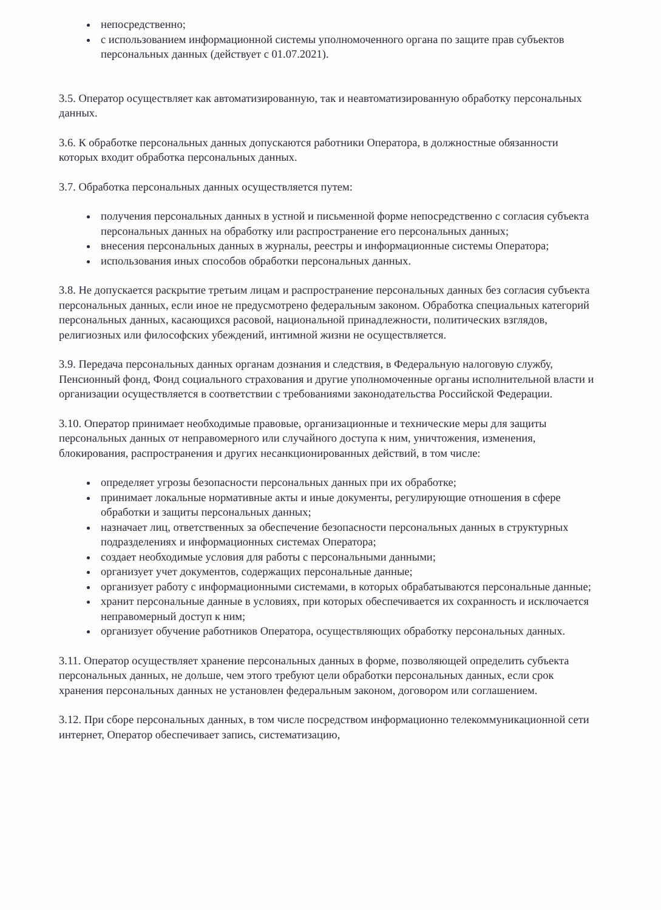непосредственно;
с использованием информационной системы уполномоченного органа по защите прав субъектов персональных данных (действует с 01.07.2021).
3.5. Оператор осуществляет как автоматизированную, так и неавтоматизированную обработку персональных данных.
3.6. К обработке персональных данных допускаются работники Оператора, в должностные обязанности которых входит обработка персональных данных.
3.7. Обработка персональных данных осуществляется путем:
получения персональных данных в устной и письменной форме непосредственно с согласия субъекта персональных данных на обработку или распространение его персональных данных;
внесения персональных данных в журналы, реестры и информационные системы Оператора;
использования иных способов обработки персональных данных.
3.8. Не допускается раскрытие третьим лицам и распространение персональных данных без согласия субъекта персональных данных, если иное не предусмотрено федеральным законом. Обработка специальных категорий персональных данных, касающихся расовой, национальной принадлежности, политических взглядов, религиозных или философских убеждений, интимной жизни не осуществляется.
3.9. Передача персональных данных органам дознания и следствия, в Федеральную налоговую службу, Пенсионный фонд, Фонд социального страхования и другие уполномоченные органы исполнительной власти и организации осуществляется в соответствии с требованиями законодательства Российской Федерации.
3.10. Оператор принимает необходимые правовые, организационные и технические меры для защиты персональных данных от неправомерного или случайного доступа к ним, уничтожения, изменения, блокирования, распространения и других несанкционированных действий, в том числе:
определяет угрозы безопасности персональных данных при их обработке;
принимает локальные нормативные акты и иные документы, регулирующие отношения в сфере обработки и защиты персональных данных;
назначает лиц, ответственных за обеспечение безопасности персональных данных в структурных подразделениях и информационных системах Оператора;
создает необходимые условия для работы с персональными данными;
организует учет документов, содержащих персональные данные;
организует работу с информационными системами, в которых обрабатываются персональные данные;
хранит персональные данные в условиях, при которых обеспечивается их сохранность и исключается неправомерный доступ к ним;
организует обучение работников Оператора, осуществляющих обработку персональных данных.
3.11. Оператор осуществляет хранение персональных данных в форме, позволяющей определить субъекта персональных данных, не дольше, чем этого требуют цели обработки персональных данных, если срок хранения персональных данных не установлен федеральным законом, договором или соглашением.
3.12. При сборе персональных данных, в том числе посредством информационно телекоммуникационной сети интернет, Оператор обеспечивает запись, систематизацию,